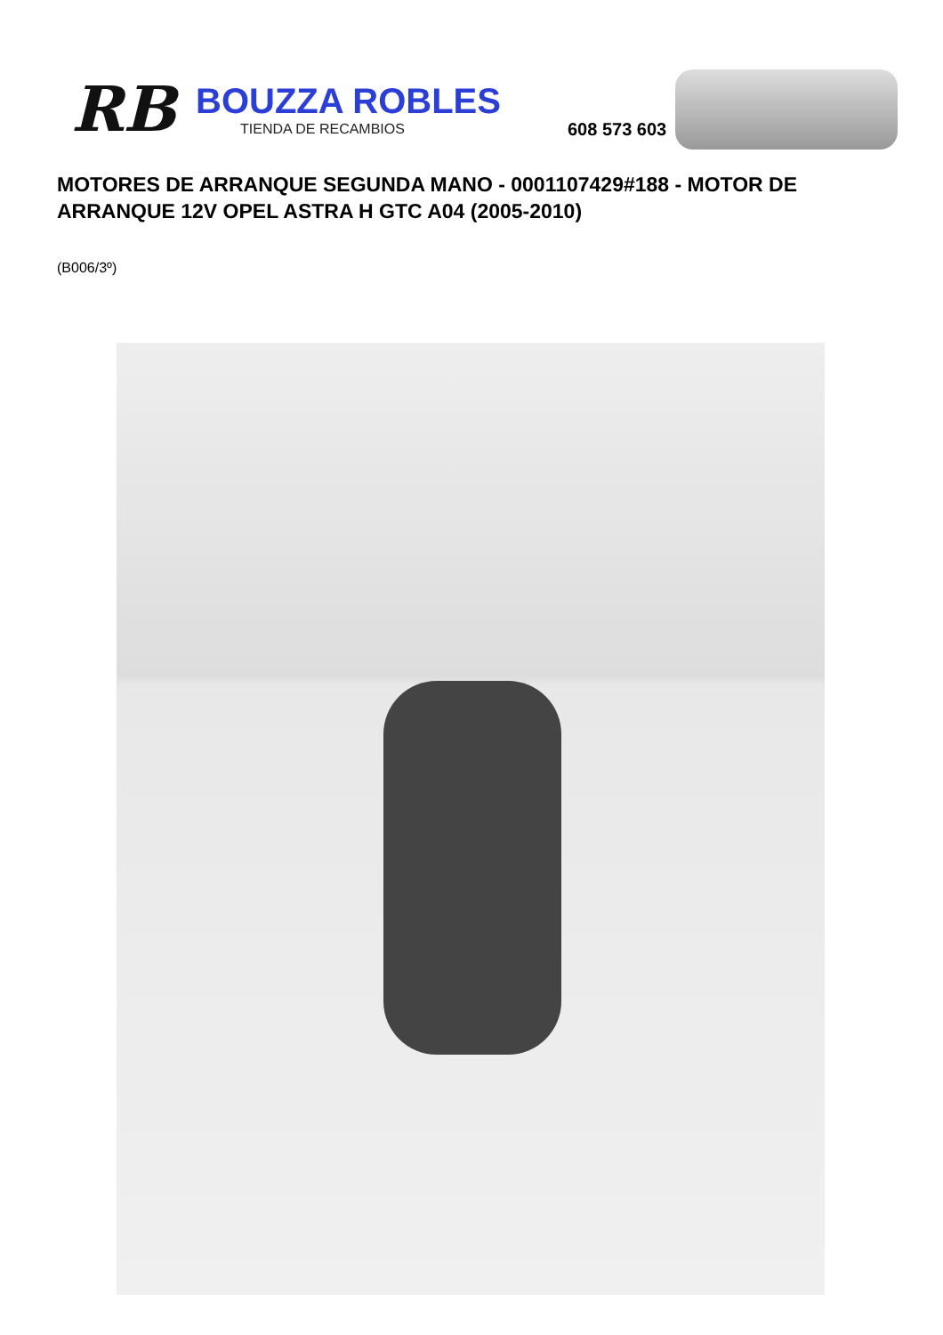RB
BOUZZA ROBLES
TIENDA DE RECAMBIOS
608 573 603
MOTORES DE ARRANQUE SEGUNDA MANO - 0001107429#188 - MOTOR DE ARRANQUE 12V OPEL ASTRA H GTC A04 (2005-2010)
(B006/3º)